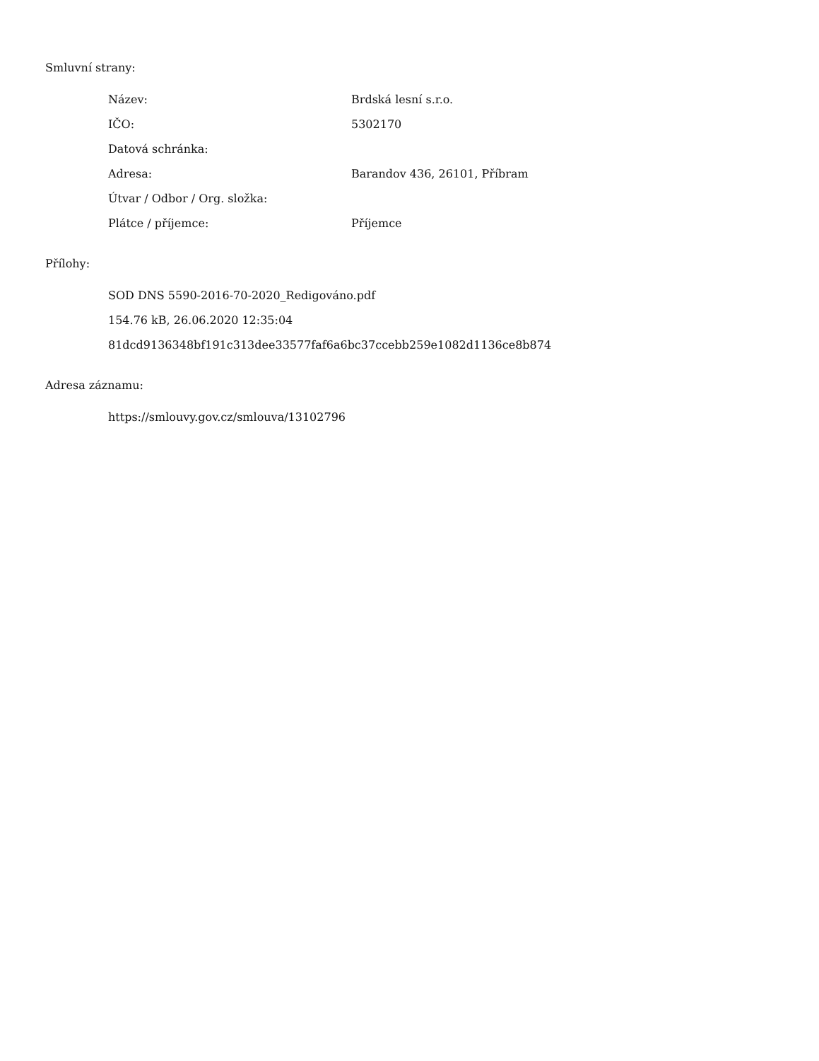Smluvní strany:
| Název: | Brdská lesní s.r.o. |
| IČO: | 5302170 |
| Datová schránka: | |
| Adresa: | Barandov 436, 26101, Příbram |
| Útvar / Odbor / Org. složka: | |
| Plátce / příjemce: | Příjemce |
Přílohy:
SOD DNS 5590-2016-70-2020_Redigováno.pdf
154.76 kB, 26.06.2020 12:35:04
81dcd9136348bf191c313dee33577faf6a6bc37ccebb259e1082d1136ce8b874
Adresa záznamu:
https://smlouvy.gov.cz/smlouva/13102796